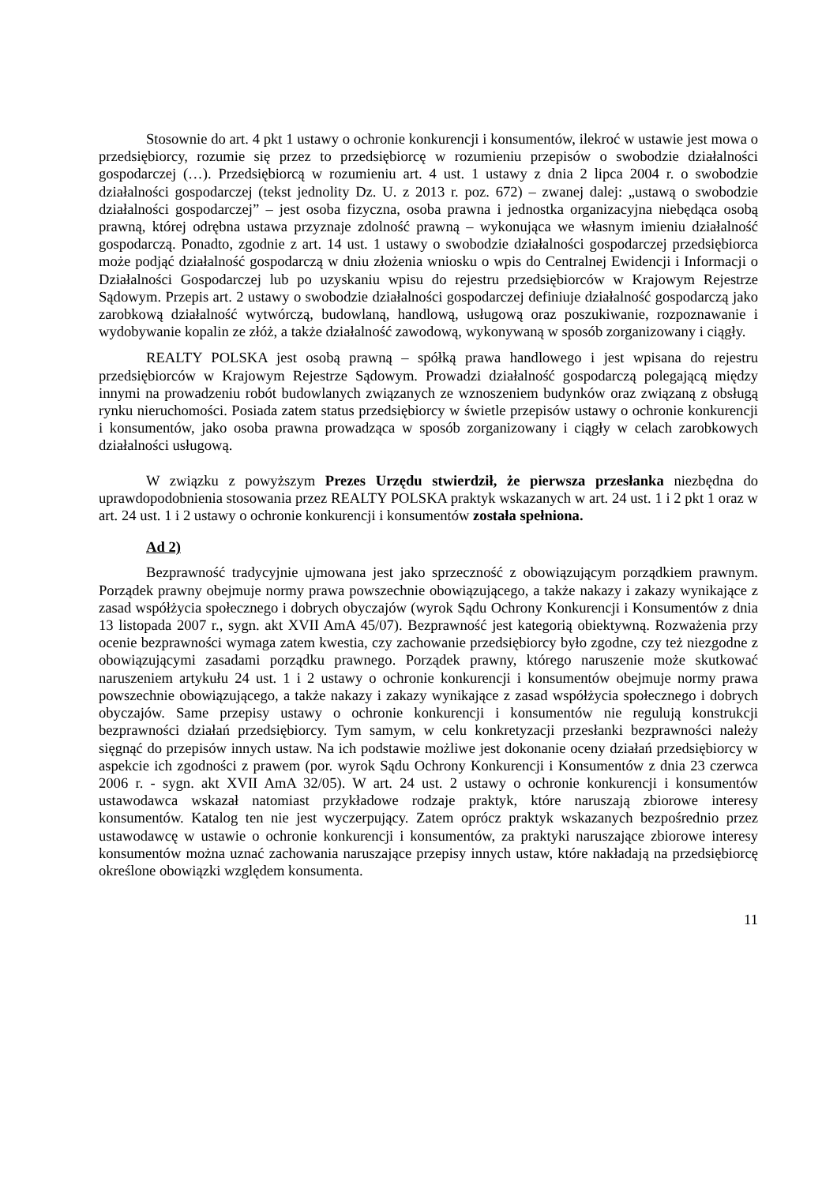Stosownie do art. 4 pkt 1 ustawy o ochronie konkurencji i konsumentów, ilekroć w ustawie jest mowa o przedsiębiorcy, rozumie się przez to przedsiębiorcę w rozumieniu przepisów o swobodzie działalności gospodarczej (…). Przedsiębiorcą w rozumieniu art. 4 ust. 1 ustawy z dnia 2 lipca 2004 r. o swobodzie działalności gospodarczej (tekst jednolity Dz. U. z 2013 r. poz. 672) – zwanej dalej: „ustawą o swobodzie działalności gospodarczej” – jest osoba fizyczna, osoba prawna i jednostka organizacyjna niebędąca osobą prawną, której odrębna ustawa przyznaje zdolność prawną – wykonująca we własnym imieniu działalność gospodarczą. Ponadto, zgodnie z art. 14 ust. 1 ustawy o swobodzie działalności gospodarczej przedsiębiorca może podjąć działalność gospodarczą w dniu złożenia wniosku o wpis do Centralnej Ewidencji i Informacji o Działalności Gospodarczej lub po uzyskaniu wpisu do rejestru przedsiębiorców w Krajowym Rejestrze Sądowym. Przepis art. 2 ustawy o swobodzie działalności gospodarczej definiuje działalność gospodarczą jako zarobkową działalność wytwórczą, budowlaną, handlową, usługową oraz poszukiwanie, rozpoznawanie i wydobywanie kopalin ze złóż, a także działalność zawodową, wykonywaną w sposób zorganizowany i ciągły.
REALTY POLSKA jest osobą prawną – spółką prawa handlowego i jest wpisana do rejestru przedsiębiorców w Krajowym Rejestrze Sądowym. Prowadzi działalność gospodarczą polegającą między innymi na prowadzeniu robót budowlanych związanych ze wznoszeniem budynków oraz związaną z obsługą rynku nieruchomości. Posiada zatem status przedsiębiorcy w świetle przepisów ustawy o ochronie konkurencji i konsumentów, jako osoba prawna prowadząca w sposób zorganizowany i ciągły w celach zarobkowych działalności usługową.
W związku z powyższym Prezes Urzędu stwierdził, że pierwsza przesłanka niezbędna do uprawdopodobnienia stosowania przez REALTY POLSKA praktyk wskazanych w art. 24 ust. 1 i 2 pkt 1 oraz w art. 24 ust. 1 i 2 ustawy o ochronie konkurencji i konsumentów została spełniona.
Ad 2)
Bezprawność tradycyjnie ujmowana jest jako sprzeczność z obowiązującym porządkiem prawnym. Porządek prawny obejmuje normy prawa powszechnie obowiązującego, a także nakazy i zakazy wynikające z zasad współżycia społecznego i dobrych obyczajów (wyrok Sądu Ochrony Konkurencji i Konsumentów z dnia 13 listopada 2007 r., sygn. akt XVII AmA 45/07). Bezprawność jest kategorią obiektywną. Rozważenia przy ocenie bezprawności wymaga zatem kwestia, czy zachowanie przedsiębiorcy było zgodne, czy też niezgodne z obowiązującymi zasadami porządku prawnego. Porządek prawny, którego naruszenie może skutkować naruszeniem artykułu 24 ust. 1 i 2 ustawy o ochronie konkurencji i konsumentów obejmuje normy prawa powszechnie obowiązującego, a także nakazy i zakazy wynikające z zasad współżycia społecznego i dobrych obyczajów. Same przepisy ustawy o ochronie konkurencji i konsumentów nie regulują konstrukcji bezprawności działań przedsiębiorcy. Tym samym, w celu konkretyzacji przesłanki bezprawności należy sięgnąć do przepisów innych ustaw. Na ich podstawie możliwe jest dokonanie oceny działań przedsiębiorcy w aspekcie ich zgodności z prawem (por. wyrok Sądu Ochrony Konkurencji i Konsumentów z dnia 23 czerwca 2006 r. - sygn. akt XVII AmA 32/05). W art. 24 ust. 2 ustawy o ochronie konkurencji i konsumentów ustawodawca wskazał natomiast przykładowe rodzaje praktyk, które naruszają zbiorowe interesy konsumentów. Katalog ten nie jest wyczerpujący. Zatem oprócz praktyk wskazanych bezpośrednio przez ustawodawcę w ustawie o ochronie konkurencji i konsumentów, za praktyki naruszające zbiorowe interesy konsumentów można uznać zachowania naruszające przepisy innych ustaw, które nakładają na przedsiębiorcę określone obowiązki względem konsumenta.
11